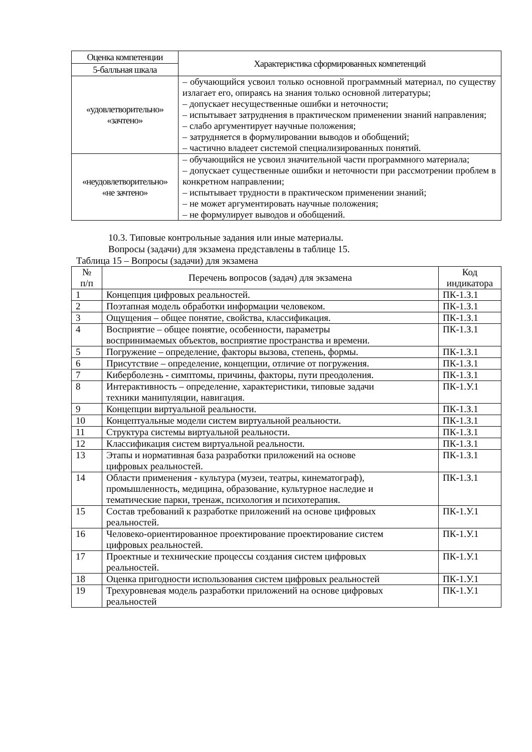| Оценка компетенции | Характеристика сформированных компетенций |
| --- | --- |
| 5-балльная шкала | |
| «удовлетворительно» «зачтено» | – обучающийся усвоил только основной программный материал, по существу излагает его, опираясь на знания только основной литературы; – допускает несущественные ошибки и неточности; – испытывает затруднения в практическом применении знаний направления; – слабо аргументирует научные положения; – затрудняется в формулировании выводов и обобщений; – частично владеет системой специализированных понятий. |
| «неудовлетворительно» «не зачтено» | – обучающийся не усвоил значительной части программного материала; – допускает существенные ошибки и неточности при рассмотрении проблем в конкретном направлении; – испытывает трудности в практическом применении знаний; – не может аргументировать научные положения; – не формулирует выводов и обобщений. |
10.3. Типовые контрольные задания или иные материалы.
Вопросы (задачи) для экзамена представлены в таблице 15.
Таблица 15 – Вопросы (задачи) для экзамена
| № п/п | Перечень вопросов (задач) для экзамена | Код индикатора |
| 1 | Концепция цифровых реальностей. | ПК-1.З.1 |
| 2 | Поэтапная модель обработки информации человеком. | ПК-1.З.1 |
| 3 | Ощущения – общее понятие, свойства, классификация. | ПК-1.З.1 |
| 4 | Восприятие – общее понятие, особенности, параметры воспринимаемых объектов, восприятие пространства и времени. | ПК-1.З.1 |
| 5 | Погружение – определение, факторы вызова, степень, формы. | ПК-1.З.1 |
| 6 | Присутствие – определение, концепции, отличие от погружения. | ПК-1.З.1 |
| 7 | Киберболезнь - симптомы, причины, факторы, пути преодоления. | ПК-1.З.1 |
| 8 | Интерактивность – определение, характеристики, типовые задачи техники манипуляции, навигация. | ПК-1.У.1 |
| 9 | Концепции виртуальной реальности. | ПК-1.З.1 |
| 10 | Концептуальные модели систем виртуальной реальности. | ПК-1.З.1 |
| 11 | Структура системы виртуальной реальности. | ПК-1.З.1 |
| 12 | Классификация систем виртуальной реальности. | ПК-1.З.1 |
| 13 | Этапы и нормативная база разработки приложений на основе цифровых реальностей. | ПК-1.З.1 |
| 14 | Области применения - культура (музеи, театры, кинематограф), промышленность, медицина, образование, культурное наследие и тематические парки, тренаж, психология и психотерапия. | ПК-1.З.1 |
| 15 | Состав требований к разработке приложений на основе цифровых реальностей. | ПК-1.У.1 |
| 16 | Человеко-ориентированное проектирование проектирование систем цифровых реальностей. | ПК-1.У.1 |
| 17 | Проектные и технические процессы создания систем цифровых реальностей. | ПК-1.У.1 |
| 18 | Оценка пригодности использования систем цифровых реальностей | ПК-1.У.1 |
| 19 | Трехуровневая модель разработки приложений на основе цифровых реальностей | ПК-1.У.1 |